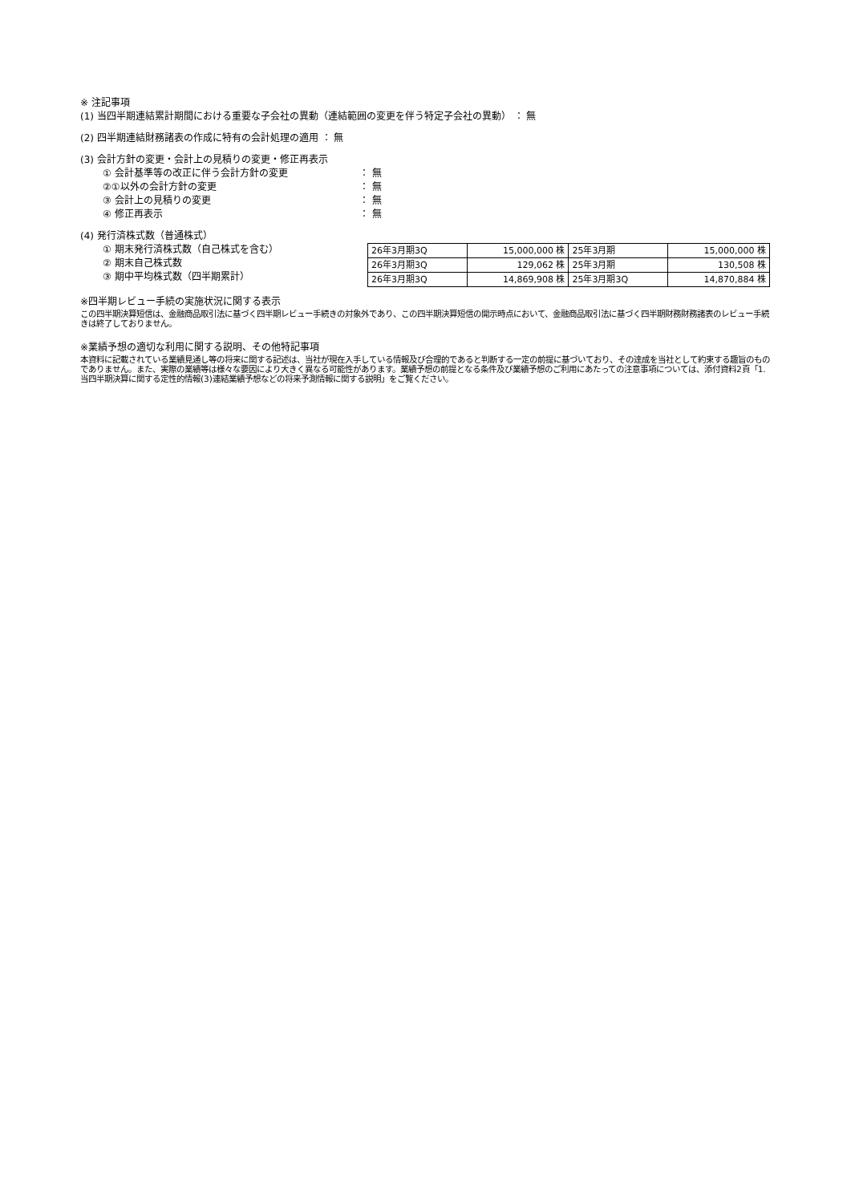※ 注記事項
(1) 当四半期連結累計期間における重要な子会社の異動（連結範囲の変更を伴う特定子会社の異動） ： 無
(2) 四半期連結財務諸表の作成に特有の会計処理の適用 ： 無
(3) 会計方針の変更・会計上の見積りの変更・修正再表示
① 会計基準等の改正に伴う会計方針の変更 ： 無
②①以外の会計方針の変更 ： 無
③ 会計上の見積りの変更 ： 無
④ 修正再表示 ： 無
(4) 発行済株式数（普通株式）
① 期末発行済株式数（自己株式を含む）
② 期末自己株式数
③ 期中平均株式数（四半期累計）
| 26年3月期3Q | 15,000,000 株 | 25年3月期 | 15,000,000 株 |
| 26年3月期3Q | 129,062 株 | 25年3月期 | 130,508 株 |
| 26年3月期3Q | 14,869,908 株 | 25年3月期3Q | 14,870,884 株 |
※四半期レビュー手続の実施状況に関する表示
この四半期決算短信は、金融商品取引法に基づく四半期レビュー手続きの対象外であり、この四半期決算短信の開示時点において、金融商品取引法に基づく四半期財務財務諸表のレビュー手続きは終了しておりません。
※業績予想の適切な利用に関する説明、その他特記事項
本資料に記載されている業績見通し等の将来に関する記述は、当社が現在入手している情報及び合理的であると判断する一定の前提に基づいており、その達成を当社として約束する趣旨のものでありません。また、実際の業績等は様々な要因により大きく異なる可能性があります。業績予想の前提となる条件及び業績予想のご利用にあたっての注意事項については、添付資料2頁「1.当四半期決算に関する定性的情報(3)連結業績予想などの将来予測情報に関する説明」をご覧ください。